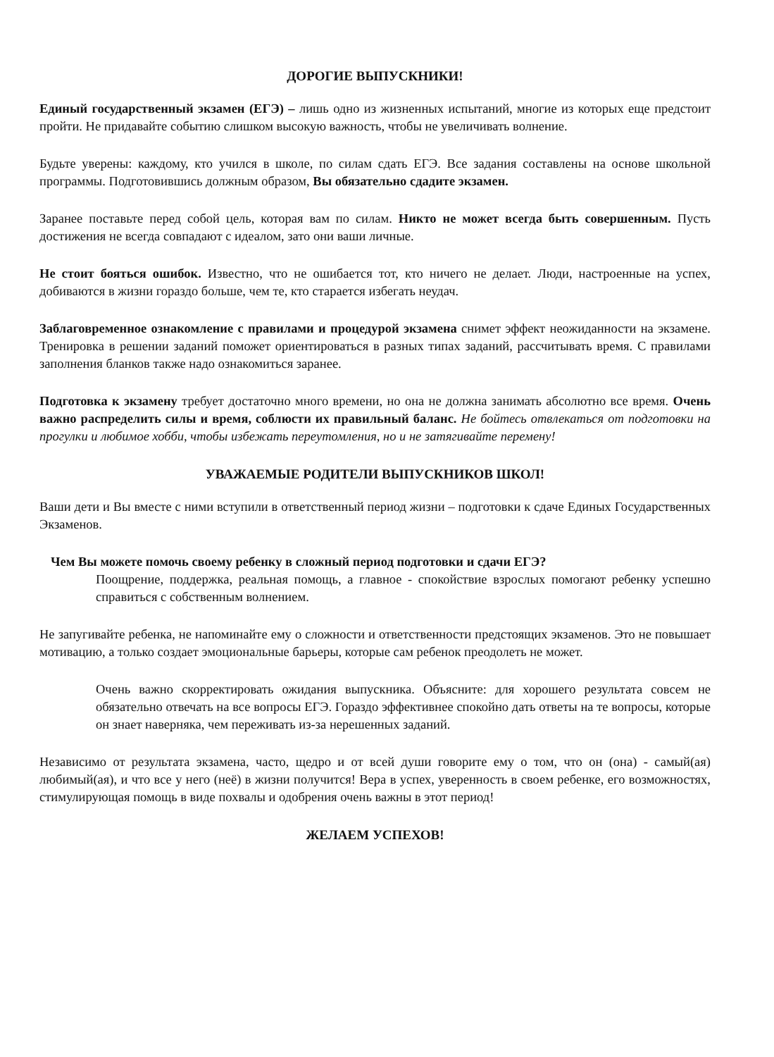ДОРОГИЕ ВЫПУСКНИКИ!
Единый государственный экзамен (ЕГЭ) – лишь одно из жизненных испытаний, многие из которых еще предстоит пройти. Не придавайте событию слишком высокую важность, чтобы не увеличивать волнение.
Будьте уверены: каждому, кто учился в школе, по силам сдать ЕГЭ. Все задания составлены на основе школьной программы. Подготовившись должным образом, Вы обязательно сдадите экзамен.
Заранее поставьте перед собой цель, которая вам по силам. Никто не может всегда быть совершенным. Пусть достижения не всегда совпадают с идеалом, зато они ваши личные.
Не стоит бояться ошибок. Известно, что не ошибается тот, кто ничего не делает. Люди, настроенные на успех, добиваются в жизни гораздо больше, чем те, кто старается избегать неудач.
Заблаговременное ознакомление с правилами и процедурой экзамена снимет эффект неожиданности на экзамене. Тренировка в решении заданий поможет ориентироваться в разных типах заданий, рассчитывать время. С правилами заполнения бланков также надо ознакомиться заранее.
Подготовка к экзамену требует достаточно много времени, но она не должна занимать абсолютно все время. Очень важно распределить силы и время, соблюсти их правильный баланс. Не бойтесь отвлекаться от подготовки на прогулки и любимое хобби, чтобы избежать переутомления, но и не затягивайте перемену!
УВАЖАЕМЫЕ РОДИТЕЛИ ВЫПУСКНИКОВ ШКОЛ!
Ваши дети и Вы вместе с ними вступили в ответственный период жизни – подготовки к сдаче Единых Государственных Экзаменов.
Чем Вы можете помочь своему ребенку в сложный период подготовки и сдачи ЕГЭ?
Поощрение, поддержка, реальная помощь, а главное - спокойствие взрослых помогают ребенку успешно справиться с собственным волнением.
Не запугивайте ребенка, не напоминайте ему о сложности и ответственности предстоящих экзаменов. Это не повышает мотивацию, а только создает эмоциональные барьеры, которые сам ребенок преодолеть не может.
Очень важно скорректировать ожидания выпускника. Объясните: для хорошего результата совсем не обязательно отвечать на все вопросы ЕГЭ. Гораздо эффективнее спокойно дать ответы на те вопросы, которые он знает наверняка, чем переживать из-за нерешенных заданий.
Независимо от результата экзамена, часто, щедро и от всей души говорите ему о том, что он (она) - самый(ая) любимый(ая), и что все у него (неё) в жизни получится! Вера в успех, уверенность в своем ребенке, его возможностях, стимулирующая помощь в виде похвалы и одобрения очень важны в этот период!
ЖЕЛАЕМ УСПЕХОВ!